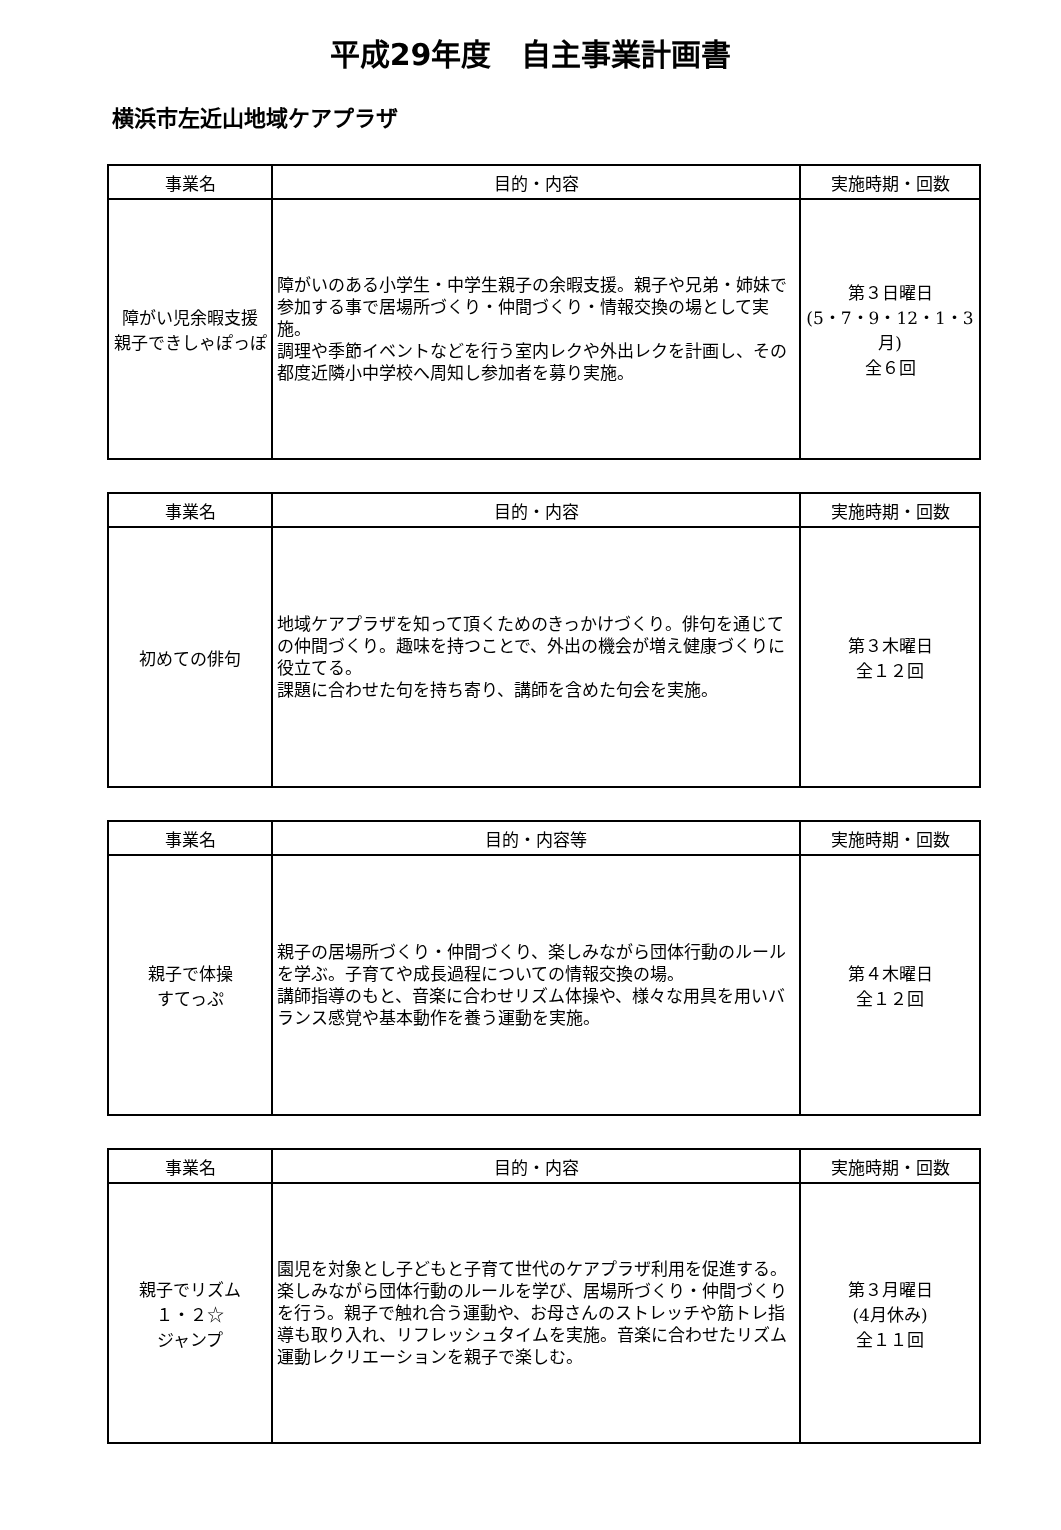平成29年度　自主事業計画書
横浜市左近山地域ケアプラザ
| 事業名 | 目的・内容 | 実施時期・回数 |
| --- | --- | --- |
| 障がい児余暇支援 親子できしゃぽっぽ | 障がいのある小学生・中学生親子の余暇支援。親子や兄弟・姉妹で参加する事で居場所づくり・仲間づくり・情報交換の場として実施。 調理や季節イベントなどを行う室内レクや外出レクを計画し、その都度近隣小中学校へ周知し参加者を募り実施。 | 第３日曜日 (5・7・9・12・1・3月) 全６回 |
| 事業名 | 目的・内容 | 実施時期・回数 |
| --- | --- | --- |
| 初めての俳句 | 地域ケアプラザを知って頂くためのきっかけづくり。俳句を通じての仲間づくり。趣味を持つことで、外出の機会が増え健康づくりに役立てる。 課題に合わせた句を持ち寄り、講師を含めた句会を実施。 | 第３木曜日 全１２回 |
| 事業名 | 目的・内容等 | 実施時期・回数 |
| --- | --- | --- |
| 親子で体操 すてっぷ | 親子の居場所づくり・仲間づくり、楽しみながら団体行動のルールを学ぶ。子育てや成長過程についての情報交換の場。 講師指導のもと、音楽に合わせリズム体操や、様々な用具を用いバランス感覚や基本動作を養う運動を実施。 | 第４木曜日 全１２回 |
| 事業名 | 目的・内容 | 実施時期・回数 |
| --- | --- | --- |
| 親子でリズム １・２☆ ジャンプ | 園児を対象とし子どもと子育て世代のケアプラザ利用を促進する。楽しみながら団体行動のルールを学び、居場所づくり・仲間づくりを行う。親子で触れ合う運動や、お母さんのストレッチや筋トレ指導も取り入れ、リフレッシュタイムを実施。音楽に合わせたリズム運動レクリエーションを親子で楽しむ。 | 第３月曜日 (4月休み) 全１１回 |